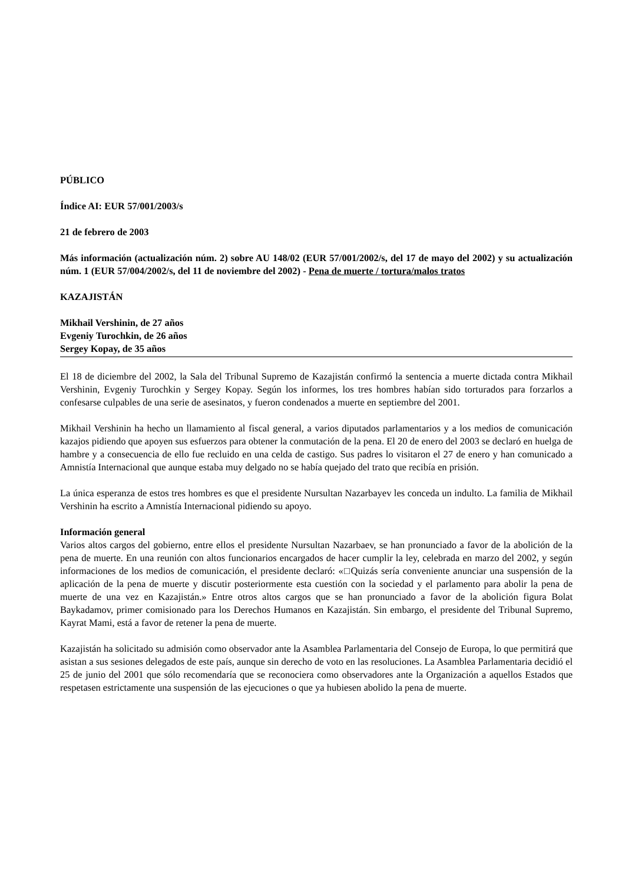PÚBLICO
Índice AI: EUR 57/001/2003/s
21 de febrero de 2003
Más información (actualización núm. 2) sobre AU 148/02 (EUR 57/001/2002/s, del 17 de mayo del 2002) y su actualización núm. 1 (EUR 57/004/2002/s, del 11 de noviembre del 2002) - Pena de muerte / tortura/malos tratos
KAZAJISTÁN
Mikhail Vershinin, de 27 años
Evgeniy Turochkin, de 26 años
Sergey Kopay, de 35 años
El 18 de diciembre del 2002, la Sala del Tribunal Supremo de Kazajistán confirmó la sentencia a muerte dictada contra Mikhail Vershinin, Evgeniy Turochkin y Sergey Kopay. Según los informes, los tres hombres habían sido torturados para forzarlos a confesarse culpables de una serie de asesinatos, y fueron condenados a muerte en septiembre del 2001.
Mikhail Vershinin ha hecho un llamamiento al fiscal general, a varios diputados parlamentarios y a los medios de comunicación kazajos pidiendo que apoyen sus esfuerzos para obtener la conmutación de la pena. El 20 de enero del 2003 se declaró en huelga de hambre y a consecuencia de ello fue recluido en una celda de castigo. Sus padres lo visitaron el 27 de enero y han comunicado a Amnistía Internacional que aunque estaba muy delgado no se había quejado del trato que recibía en prisión.
La única esperanza de estos tres hombres es que el presidente Nursultan Nazarbayev les conceda un indulto. La familia de Mikhail Vershinin ha escrito a Amnistía Internacional pidiendo su apoyo.
Información general
Varios altos cargos del gobierno, entre ellos el presidente Nursultan Nazarbaev, se han pronunciado a favor de la abolición de la pena de muerte. En una reunión con altos funcionarios encargados de hacer cumplir la ley, celebrada en marzo del 2002, y según informaciones de los medios de comunicación, el presidente declaró: «□Quizás sería conveniente anunciar una suspensión de la aplicación de la pena de muerte y discutir posteriormente esta cuestión con la sociedad y el parlamento para abolir la pena de muerte de una vez en Kazajistán.» Entre otros altos cargos que se han pronunciado a favor de la abolición figura Bolat Baykadamov, primer comisionado para los Derechos Humanos en Kazajistán. Sin embargo, el presidente del Tribunal Supremo, Kayrat Mami, está a favor de retener la pena de muerte.
Kazajistán ha solicitado su admisión como observador ante la Asamblea Parlamentaria del Consejo de Europa, lo que permitirá que asistan a sus sesiones delegados de este país, aunque sin derecho de voto en las resoluciones. La Asamblea Parlamentaria decidió el 25 de junio del 2001 que sólo recomendaría que se reconociera como observadores ante la Organización a aquellos Estados que respetasen estrictamente una suspensión de las ejecuciones o que ya hubiesen abolido la pena de muerte.